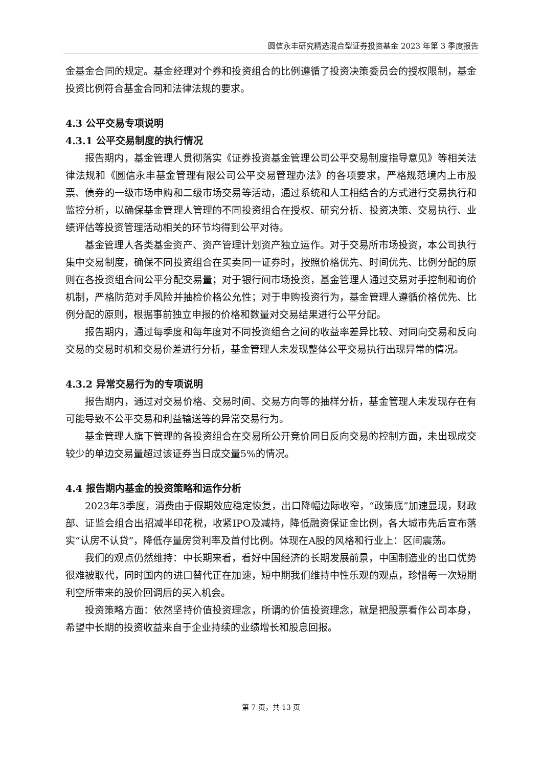圆信永丰研究精选混合型证券投资基金 2023 年第 3 季度报告
金基金合同的规定。基金经理对个券和投资组合的比例遵循了投资决策委员会的授权限制，基金投资比例符合基金合同和法律法规的要求。
4.3 公平交易专项说明
4.3.1 公平交易制度的执行情况
报告期内，基金管理人贯彻落实《证券投资基金管理公司公平交易制度指导意见》等相关法律法规和《圆信永丰基金管理有限公司公平交易管理办法》的各项要求，严格规范境内上市股票、债券的一级市场申购和二级市场交易等活动，通过系统和人工相结合的方式进行交易执行和监控分析，以确保基金管理人管理的不同投资组合在授权、研究分析、投资决策、交易执行、业绩评估等投资管理活动相关的环节均得到公平对待。
基金管理人各类基金资产、资产管理计划资产独立运作。对于交易所市场投资，本公司执行集中交易制度，确保不同投资组合在买卖同一证券时，按照价格优先、时间优先、比例分配的原则在各投资组合间公平分配交易量；对于银行间市场投资，基金管理人通过交易对手控制和询价机制，严格防范对手风险并抽检价格公允性；对于申购投资行为，基金管理人遵循价格优先、比例分配的原则，根据事前独立申报的价格和数量对交易结果进行公平分配。
报告期内，通过每季度和每年度对不同投资组合之间的收益率差异比较、对同向交易和反向交易的交易时机和交易价差进行分析，基金管理人未发现整体公平交易执行出现异常的情况。
4.3.2 异常交易行为的专项说明
报告期内，通过对交易价格、交易时间、交易方向等的抽样分析，基金管理人未发现存在有可能导致不公平交易和利益输送等的异常交易行为。
基金管理人旗下管理的各投资组合在交易所公开竞价同日反向交易的控制方面，未出现成交较少的单边交易量超过该证券当日成交量5%的情况。
4.4 报告期内基金的投资策略和运作分析
2023年3季度，消费由于假期效应稳定恢复，出口降幅边际收窄，“政策底”加速显现，财政部、证监会组合出招减半印花税，收紧IPO及减持，降低融资保证金比例，各大城市先后宣布落实“认房不认贷”，降低存量房贷利率及首付比例。体现在A股的风格和行业上：区间震荡。
我们的观点仍然维持：中长期来看，看好中国经济的长期发展前景，中国制造业的出口优势很难被取代，同时国内的进口替代正在加速，短中期我们维持中性乐观的观点，珍惜每一次短期利空所带来的股价回调后的买入机会。
投资策略方面：依然坚持价值投资理念，所谓的价值投资理念，就是把股票看作公司本身，希望中长期的投资收益来自于企业持续的业绩增长和股息回报。
第 7 页，共 13 页